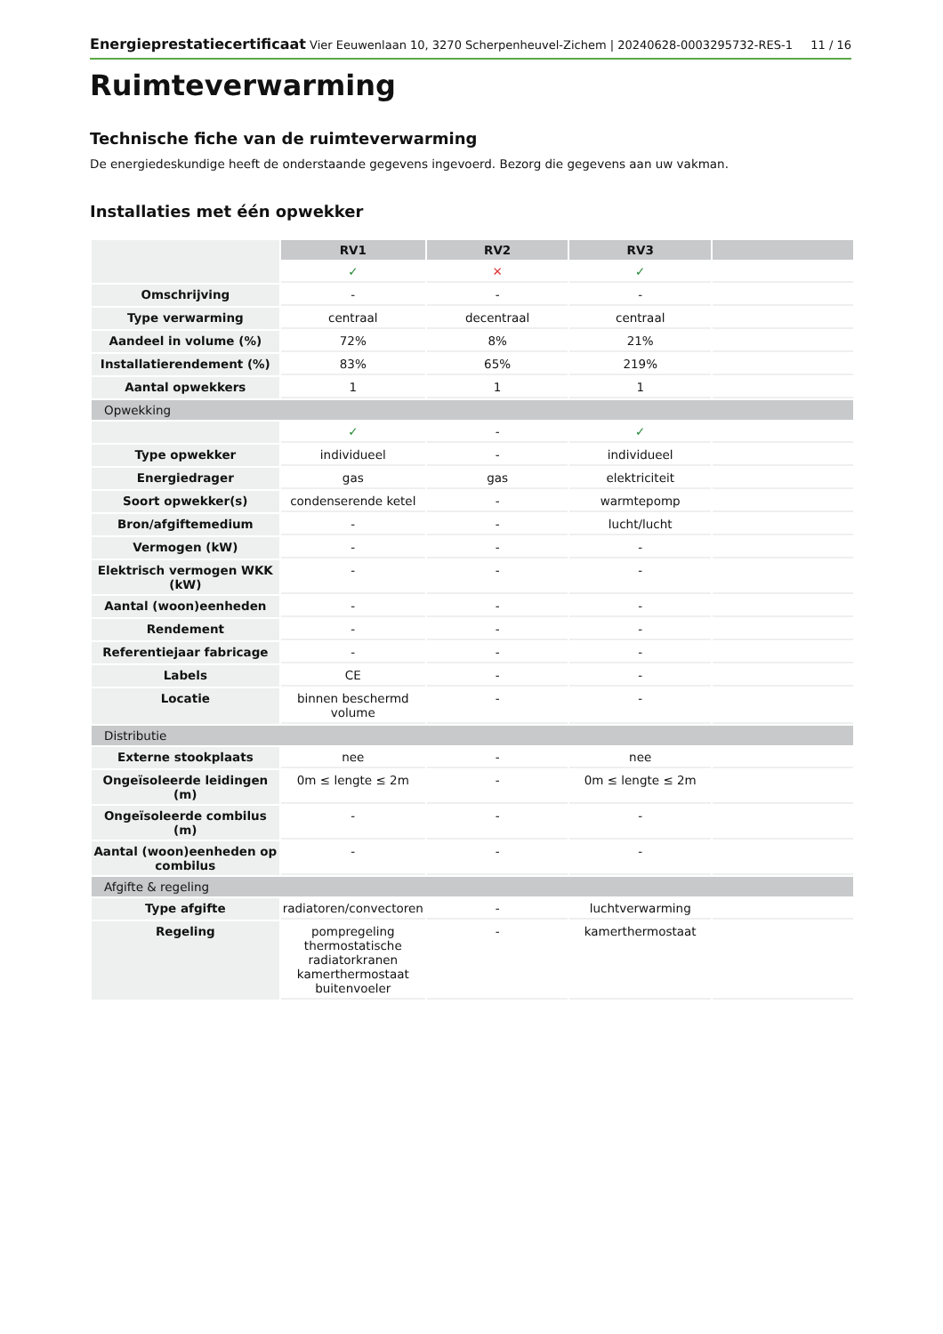Energieprestatiecertificaat Vier Eeuwenlaan 10, 3270 Scherpenheuvel-Zichem | 20240628-0003295732-RES-1 11 / 16
Ruimteverwarming
Technische fiche van de ruimteverwarming
De energiedeskundige heeft de onderstaande gegevens ingevoerd. Bezorg die gegevens aan uw vakman.
Installaties met één opwekker
| | RV1 | RV2 | RV3 | |
| | ✓ | ✕ | ✓ | |
| Omschrijving | - | - | - | |
| Type verwarming | centraal | decentraal | centraal | |
| Aandeel in volume (%) | 72% | 8% | 21% | |
| Installatierendement (%) | 83% | 65% | 219% | |
| Aantal opwekkers | 1 | 1 | 1 | |
| Opwekking | | | | |
| | ✓ | - | ✓ | |
| Type opwekker | individueel | - | individueel | |
| Energiedrager | gas | gas | elektriciteit | |
| Soort opwekker(s) | condenserende ketel | - | warmtepomp | |
| Bron/afgiftemedium | - | - | lucht/lucht | |
| Vermogen (kW) | - | - | - | |
| Elektrisch vermogen WKK (kW) | - | - | - | |
| Aantal (woon)eenheden | - | - | - | |
| Rendement | - | - | - | |
| Referentiejaar fabricage | - | - | - | |
| Labels | CE | - | - | |
| Locatie | binnen beschermd volume | - | - | |
| Distributie | | | | |
| Externe stookplaats | nee | - | nee | |
| Ongeïsoleerde leidingen (m) | 0m ≤ lengte ≤ 2m | - | 0m ≤ lengte ≤ 2m | |
| Ongeïsoleerde combilus (m) | - | - | - | |
| Aantal (woon)eenheden op combilus | - | - | - | |
| Afgifte & regeling | | | | |
| Type afgifte | radiatoren/convectoren | - | luchtverwarming | |
| Regeling | pompregeling thermostatische radiatorkranen kamerthermostaat buitenvoeler | - | kamerthermostaat | |